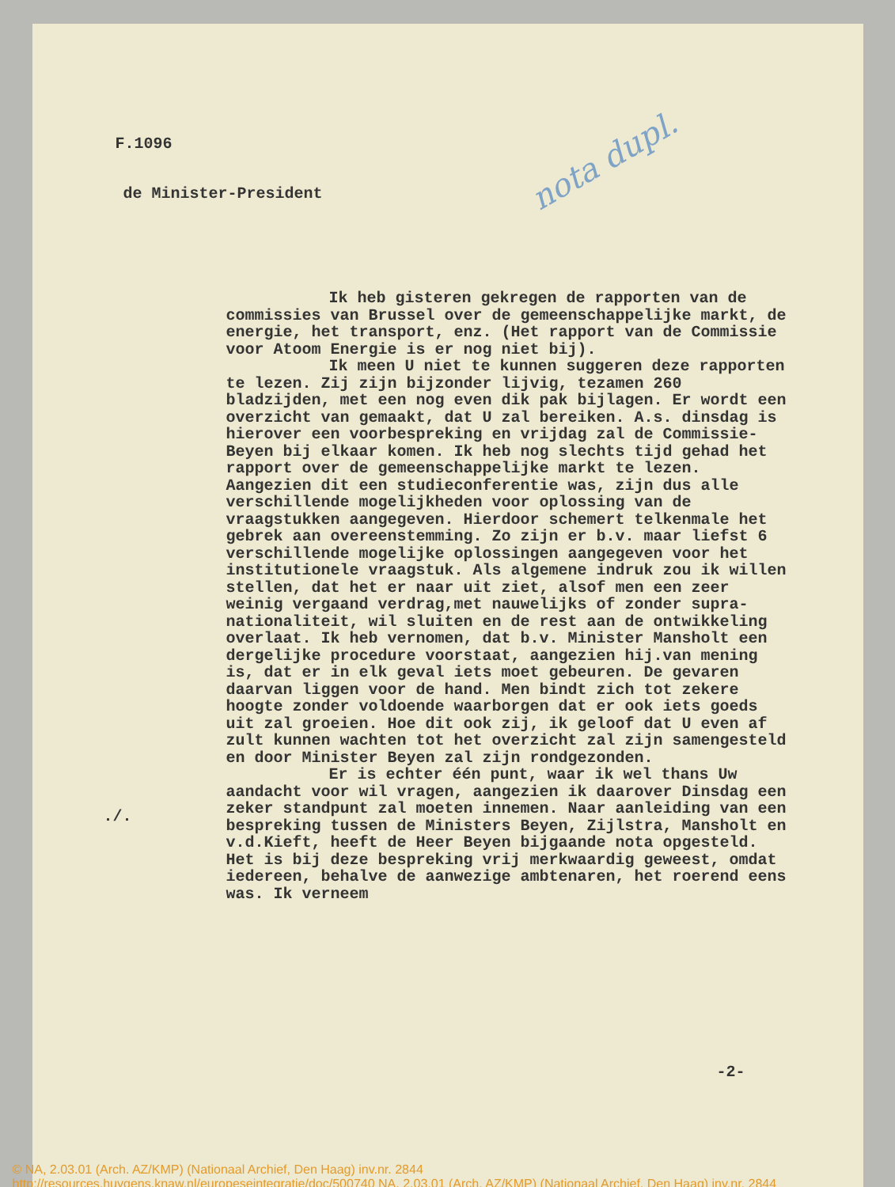nota dupl.
F.1096
de Minister-President
Ik heb gisteren gekregen de rapporten van de commissies van Brussel over de gemeenschappelijke markt, de energie, het transport, enz. (Het rapport van de Commissie voor Atoom Energie is er nog niet bij).
Ik meen U niet te kunnen suggeren deze rapporten te lezen. Zij zijn bijzonder lijvig, tezamen 260 bladzijden, met een nog even dik pak bijlagen. Er wordt een overzicht van gemaakt, dat U zal bereiken. A.s. dinsdag is hierover een voorbespreking en vrijdag zal de Commissie-Beyen bij elkaar komen. Ik heb nog slechts tijd gehad het rapport over de gemeenschappelijke markt te lezen. Aangezien dit een studieconferentie was, zijn dus alle verschillende mogelijkheden voor oplossing van de vraagstukken aangegeven. Hierdoor schemert telkenmale het gebrek aan overeenstemming. Zo zijn er b.v. maar liefst 6 verschillende mogelijke oplossingen aangegeven voor het institutionele vraagstuk. Als algemene indruk zou ik willen stellen, dat het er naar uit ziet, alsof men een zeer weinig vergaand verdrag,met nauwelijks of zonder supra-nationaliteit, wil sluiten en de rest aan de ontwikkeling overlaat. Ik heb vernomen, dat b.v. Minister Mansholt een dergelijke procedure voorstaat, aangezien hij.van mening is, dat er in elk geval iets moet gebeuren. De gevaren daarvan liggen voor de hand. Men bindt zich tot zekere hoogte zonder voldoende waarborgen dat er ook iets goeds uit zal groeien. Hoe dit ook zij, ik geloof dat U even af zult kunnen wachten tot het overzicht zal zijn samengesteld en door Minister Beyen zal zijn rondgezonden.
Er is echter één punt, waar ik wel thans Uw aandacht voor wil vragen, aangezien ik daarover Dinsdag een zeker standpunt zal moeten innemen. Naar aanleiding van een bespreking tussen de Ministers Beyen, Zijlstra, Mansholt en v.d.Kieft, heeft de Heer Beyen bijgaande nota opgesteld. Het is bij deze bespreking vrij merkwaardig geweest, omdat iedereen, behalve de aanwezige ambtenaren, het roerend eens was. Ik verneem
./.
-2-
© NA, 2.03.01 (Arch. AZ/KMP) (Nationaal Archief, Den Haag) inv.nr. 2844
http://resources.huygens.knaw.nl/europeseintegratie/doc/500740 NA, 2.03.01 (Arch. AZ/KMP) (Nationaal Archief, Den Haag) inv.nr. 2844